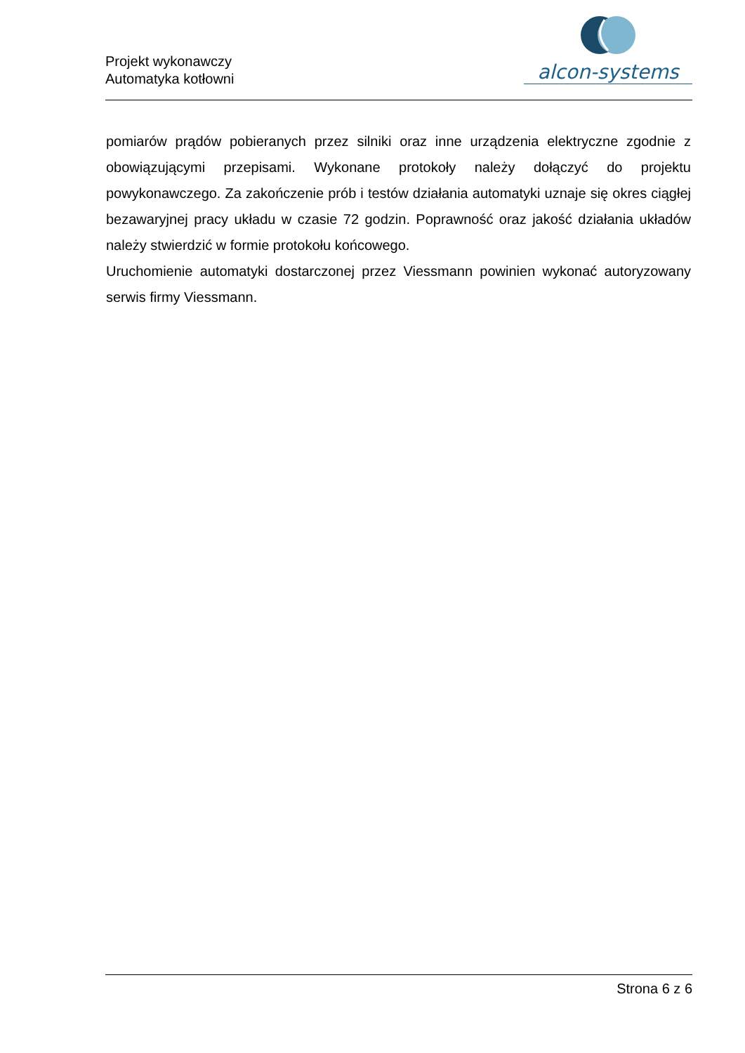Projekt wykonawczy
Automatyka kotłowni
alcon-systems
pomiarów prądów pobieranych przez silniki oraz inne urządzenia elektryczne zgodnie z obowiązującymi przepisami. Wykonane protokoły należy dołączyć do projektu powykonawczego. Za zakończenie prób i testów działania automatyki uznaje się okres ciągłej bezawaryjnej pracy układu w czasie 72 godzin. Poprawność oraz jakość działania układów należy stwierdzić w formie protokołu końcowego.
Uruchomienie automatyki dostarczonej przez Viessmann powinien wykonać autoryzowany serwis firmy Viessmann.
Strona 6 z 6